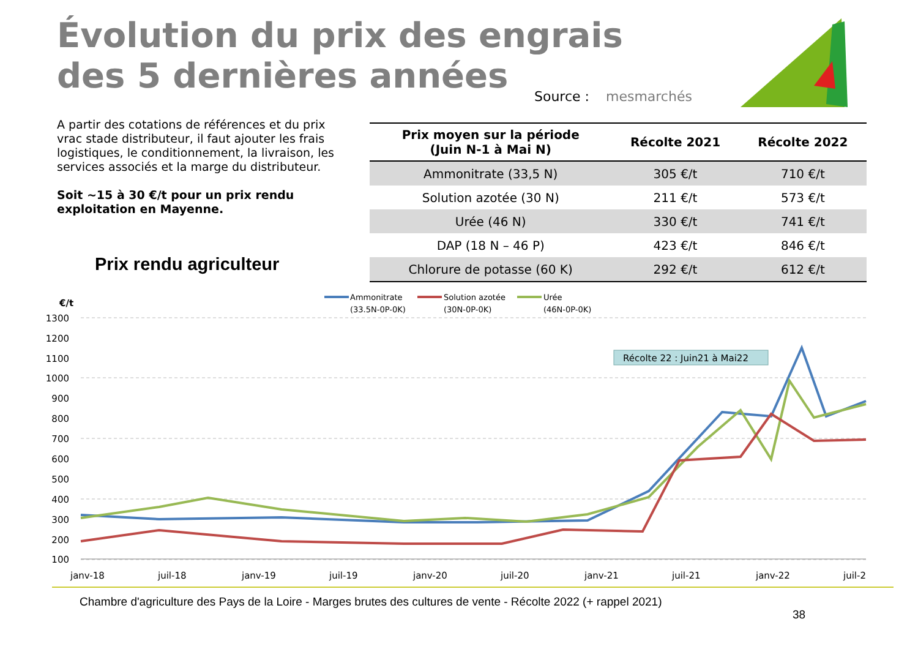Évolution du prix des engrais
des 5 dernières années
Source : mesmarchés
A partir des cotations de références et du prix vrac stade distributeur, il faut ajouter les frais logistiques, le conditionnement, la livraison, les services associés et la marge du distributeur.
Soit ~15 à 30 €/t pour un prix rendu exploitation en Mayenne.
Prix rendu agriculteur
| Prix moyen sur la période (Juin N-1 à Mai N) | Récolte 2021 | Récolte 2022 |
| --- | --- | --- |
| Ammonitrate (33,5 N) | 305 €/t | 710 €/t |
| Solution azotée (30 N) | 211 €/t | 573 €/t |
| Urée (46 N) | 330 €/t | 741 €/t |
| DAP (18 N – 46 P) | 423 €/t | 846 €/t |
| Chlorure de potasse (60 K) | 292 €/t | 612 €/t |
€/t
Ammonitrate
(33.5N-0P-0K)
Solution azotée
(30N-0P-0K)
Urée
(46N-0P-0K)
1300
1200
1100
1000
900
800
700
600
500
400
300
200
100
janv-18
juil-18
janv-19
juil-19
janv-20
juil-20
janv-21
juil-21
janv-22
juil-2
Récolte 22 : Juin21 à Mai22
Chambre d'agriculture des Pays de la Loire - Marges brutes des cultures de vente - Récolte 2022 (+ rappel 2021)
38